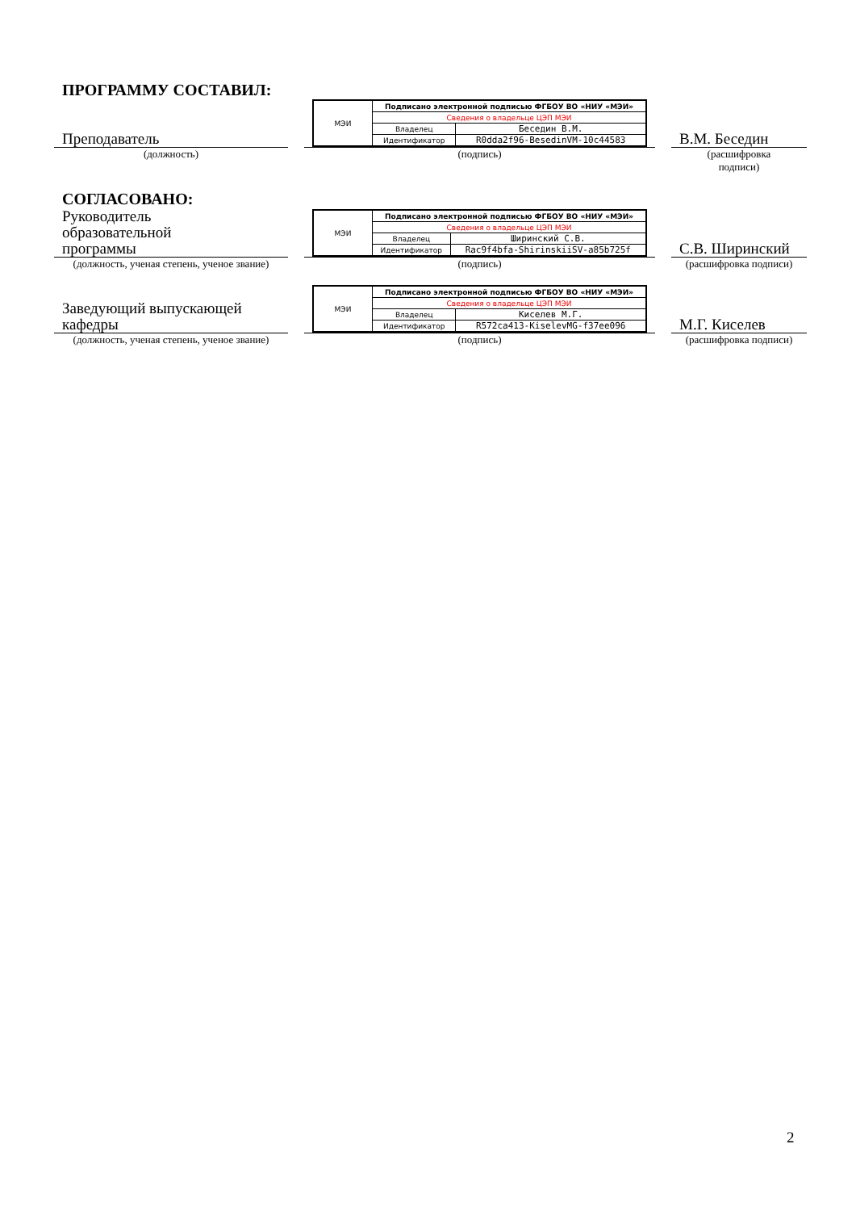ПРОГРАММУ СОСТАВИЛ:
Преподаватель
| МЭИ | Подписано электронной подписью ФГБОУ ВО «НИУ «МЭИ» | |
| | Сведения о владельце ЦЭП МЭИ | |
| | Владелец | Беседин В.М. |
| | Идентификатор | R0dda2f96-BesedinVM-10c44583 |
В.М. Беседин
(должность) (подпись) (расшифровка
подписи)
СОГЛАСОВАНО:
Руководитель
образовательной
программы
| МЭИ | Подписано электронной подписью ФГБОУ ВО «НИУ «МЭИ» | |
| | Сведения о владельце ЦЭП МЭИ | |
| | Владелец | Ширинский С.В. |
| | Идентификатор | Rac9f4bfa-ShirinskiiSV-a85b725f |
С.В. Ширинский
(должность, ученая степень, ученое звание)
(подпись) (расшифровка подписи)
Заведующий выпускающей
кафедры
| МЭИ | Подписано электронной подписью ФГБОУ ВО «НИУ «МЭИ» | |
| | Сведения о владельце ЦЭП МЭИ | |
| | Владелец | Киселев М.Г. |
| | Идентификатор | R572ca413-KiselevMG-f37ee096 |
М.Г. Киселев
(должность, ученая степень, ученое звание)
(подпись) (расшифровка подписи)
2